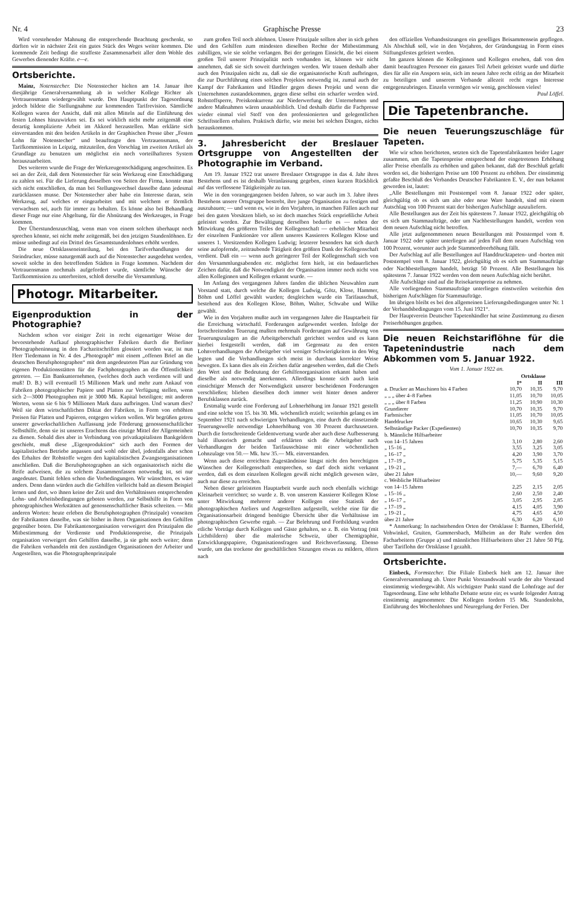Nr. 4 Graphische Presse 23
Wird vorstehender Mahnung die entsprechende Beachtung geschenkt, so dürften wir in nächster Zeit ein gutes Stück des Weges weiter kommen. Die kommende Zeit bedingt die straffeste Zusammenarbeit aller dem Wohle des Gewerbes dienender Kräfte. e—e.
Ortsberichte.
Mainz, Notenstecher. Die Notenstecher hielten am 14. Januar ihre diesjährige Generalversammlung ab in welcher Kollege Richter als Vertrauensmann wiedergewählt wurde. Den Hauptpunkt der Tagesordnung jedoch bildete die Stellungnahme zur kommenden Tarifrevision. Sämtliche Kollegen waren der Ansicht, daß mit allen Mitteln auf die Einführung des festen Lohnes hinzuwirken sei. Es sei wirklich nicht mehr zeitgemäß eine derartig komplizierte Arbeit im Akkord herzustellen. Man erklärte sich einverstanden mit den beiden Artikeln in der Graphischen Presse über „Festen Lohn für Notenstecher“ und beauftragte den Vertrauensmann, der Tarifkommission in Leipzig, mitzuteilen, den Vorschlag im zweiten Artikel als Grundlage zu benutzen um möglichst ein noch vorteilhafteres System herauszuarbeiten.
Des weiteren wurde die Frage der Werkzeugentschädigung angeschnitten. Es sei an der Zeit, daß dem Notenstecher für sein Werkzeug eine Entschädigung zu zahlen sei. Für die Lieferung desselben von Seiten der Firma, konnte man sich nicht entschließen, da man bei Stellungswechsel dasselbe dann jedesmal zurücklassen musse. Der Notenstecher aber habe ein Interesse daran, sein Werkzeug, auf welches er eingearbeitet und mit welchem er förmlich verwachsen sei, auch für immer zu behalten. Es könne also bei Behandlung dieser Frage nur eine Abgeltung, für die Abnützung des Werkzeuges, in Frage kommen.
Der Überstundenzuschlag, wenn man von einem solchen überhaupt noch sprechen könnte, sei nicht mehr zeitgemäß, bei den jetzigen Stundenlöhnen. Er müsse unbedingt auf ein Drittel des Gesamtstundenlohnes erhöht werden.
Die neue Ortsklasseneinteilung, bei den Tarifverhandlungen der Steindrucker, müsse naturgemäß auch auf die Notenstecher ausgedehnt werden, soweit solche in den betreffenden Städten in Frage kommen. Nachdem der Vertrauensmann nochmals aufgefordert wurde, sämtliche Wünsche der Tarifkommission zu unterbreiten, schloß derselbe die Versammlung.
Photogr. Mitarbeiter.
Eigenproduktion in der Photographie?
Nachdem schon vor einiger Zeit in recht eigenartiger Weise der bevorstehende Aufkauf photographischer Fabriken durch die Berliner Photographeninnung in den Fachzeitschriften glossiert worden war, ist nun Herr Tiedemann in Nr. 4 des „Photograph“ mit einem „offenen Brief an die deutschen Berufsphotographen“ mit dem angedeuteten Plan zur Gründung von eigenen Produktionsstätten für die Fachphotographen an die Öffentlichkeit getreten. — Ein Bankunternehmen, (welches doch auch verdienen will und muß! D. B.) will eventuell 15 Millionen Mark und mehr zum Ankauf von Fabriken photographischer Papiere und Platten zur Verfügung stellen, wenn sich 2—3000 Photographen mit je 3000 Mk. Kapital beteiligen; mit anderen Worten, wenn sie 6 bis 9 Millionen Mark dazu aufbringen. Und warum dies? Weil sie dem wirtschaftlichen Diktat der Fabriken, in Form von erhöhten Preisen für Platten und Papieren, entgegen wirken wollen. Wir begrüßen getreu unserer gewerkschaftlichen Auffassung jede Förderung genossenschaftlicher Selbsthilfe, denn sie ist unseres Erachtens das einzige Mittel der Allgemeinheit zu dienen. Sobald dies aber in Verbindung von privatkapitalisten Bankgeldern geschieht, muß diese „Eigenproduktion“ sich auch den Formen der kapitalistischen Betriebe anpassen und wohl oder übel, jedenfalls aber schon des Erhaltes der Rohstoffe wegen den kapitalistischen Zwangsorganisationen anschließen. Daß die Berufsphotographen an sich organisatorisch nicht die Reife aufweisen, die zu solchem Zusammenfassen notwendig ist, sei nur angedeutet. Damit fehlen schon die Vorbedingungen. Wir wünschten, es wäre anders. Denn dann würden auch die Gehilfen vielleicht bald an diesem Beispiel lernen und dort, wo ihnen keine der Zeit und den Verhältnissen entsprechenden Lohn- und Arbeitsbedingungen geboten werden, zur Selbsthilfe in Form von photographischen Werkstätten auf genossenschaftlicher Basis schreiten. — Mit anderen Worten: heute erleben die Berufsphotographen (Prinzipale) vonseiten der Fabrikanten dasselbe, was sie bisher in ihren Organisationen den Gehilfen gegenüber boten. Die Fabrikantenorganisation verweigert den Prinzipalen die Mitbestimmung der Verdienste und Produktionspreise, die Prinzipals organisation verweigert den Gehilfen dasselbe, ja sie geht noch weiter; denn die Fabriken verhandeln mit den zuständigen Organisationen der Arbeiter und Angestellten, was die Photographenprinzipale
zum großen Teil noch ablehnen. Unsere Prinzipale sollten aber in sich gehen und den Gehilfen zum mindesten dieselben Rechte der Mitbestimmung zubilligen, wie sie solche verlangen. Bei der geringen Einsicht, die bei einem großen Teil unserer Prinzipalität noch vorhanden ist, können wir nicht annehmen, daß sie sich soweit durchringen werden. Wir trauen deshalb aber auch den Prinzipalen nicht zu, daß sie die organisatorische Kraft aufbringen, die zur Durchführung eines solchen Projektes notwendig ist, zumal auch der Kampf der Fabrikanten und Händler gegen dieses Projekt und wenn die Unternehmen zustandekommen, gegen diese selbst ein scharfer werden wird. Rohstoffsperre, Preiskonkurrenz zur Niederwerfung der Unternehmen und andere Maßnahmen wären unausbleiblich. Und deshalb dürfte die Fachpresse wieder einmal viel Stoff von den professionierten und gelegentlichen Schriftstellern erhalten. Praktisch dürfte, wie meist bei solchen Dingen, nichts herauskommen.
3. Jahresbericht der Breslauer Ortsgruppe von Angestellten der Photographie im Verband.
Am 19. Januar 1922 trat unsere Breslauer Ortsgruppe in das 4. Jahr ihres Bestehens und es ist deshalb Veranlassung gegeben, einen kurzen Rückblick auf das verflossene Tätigkeitsjahr zu tun.
Wie in den vorangegangenen beiden Jahren, so war auch im 3. Jahre ihres Bestehens unsere Ortsgruppe bestrebt, ihre junge Organisation zu festigen und auszubauen; — und wenn es, wie in den Vorjahren, in manchen Fällen auch nur bei den guten Vorsätzen blieb, so ist doch manches Stück ersprießliche Arbeit geleistet worden. Zur Bewältigung derselben bedurfte es — neben der Mitwirkung des größeren Teiles der Kollegenschaft — erheblicher Mitarbeit der einzelnen Funktionäre vor allem unseres Kassierers Kollegen Klose und unseres 1. Vorsitzenden Kollegen Ludwig; letzterer besonders hat sich durch seine aufopfernde, zeitraubende Tätigkeit den größten Dank der Kollegenschaft verdient. Daß ein — wenn auch geringerer Teil der Kollegenschaft sich von den Versammlungsabenden etc. möglichst fern hielt, ist ein bedauerliches Zeichen dafür, daß die Notwendigkeit der Organisation immer noch nicht von allen Kolleginnen und Kollegen erkannt wurde. —
Im Anfang des vergangenen Jahres fanden die üblichen Neuwahlen zum Vorstand statt, durch welche die Kollegen Ludwig, Götz, Klose, Hammer, Böhm und Löffel gewählt wurden; desgleichen wurde ein Tarifausschuß, bestehend aus den Kollegen Klose, Böhm, Walter, Schwabe und Wilke gewählt.
Wie in den Vorjahren mußte auch im vergangenen Jahre die Hauptarbeit für die Erreichung wirtschaftl. Forderungen aufgewendet werden. Infolge der fortschreitenden Teuerung mußten mehrmals Forderungen auf Gewährung von Teuerungszulagen an die Arbeitgeberschaft gerichtet werden und es kann hierbei festgestellt werden, daß im Gegensatz zu den ersten Lohnverhandlungen die Arbeitgeber viel weniger Schwierigkeiten in den Weg legten und die Verhandlungen sich meist in durchaus korrekter Weise bewegten. Es kann dies als ein Zeichen dafür angesehen werden, daß die Chefs den Wert und die Bedeutung der Gehilfenorganisation erkannt haben und dieselbe als notwendig anerkennen. Allerdings konnte sich auch kein einsichtiger Mensch der Notwendigkeit unserer bescheidenen Forderungen verschließen; blieben dieselben doch immer weit hinter denen anderer Berufsklassen zurück.
Erstmalig wurde eine Forderung auf Lohnerhöhung im Januar 1921 gestellt und eine solche von 15. bis 30. Mk. wöchentlich erzielt; weiterhin gelang es im September 1921 nach schwierigen Verhandlungen, eine durch die einsetzende Teuerungswelle notwendige Lohnerhöhung von 30 Prozent durchzusetzen. Durch die fortschreitende Geldentwertung wurde aber auch diese Aufbesserung bald illusorisch gemacht und erklärten sich die Arbeitgeber nach Verhandlungen der beiden Tarifausschüsse mit einer wöchentlichen Lohnzulage von 50.— Mk. bzw 35.— Mk. einverstanden.
Wenn auch diese erreichten Zugeständnisse längst nicht den berechtigten Wünschen der Kollegenschaft entsprechen, so darf doch nicht verkannt werden, daß es dem einzelnen Kollegen gewiß nicht möglich gewesen wäre, auch nur diese zu erreichen.
Neben dieser geleisteten Hauptarbeit wurde auch noch ebenfalls wichtige Kleinarbeit verrichtet; so wurde z. B. von unserem Kassierer Kollegen Klose unter Mitwirkung mehrerer anderer Kollegen eine Statistik der photographischen Ateliers und Angestellten aufgestellt, welche eine für die Organisationsarbeit dringend benötigte Übersicht über die Verhältnisse im photographischen Gewerbe ergab. — Zur Belehrung und Fortbildung wurden etliche Vorträge durch Kollegen und Gäste gehalten, so z. B. ein Vortrag (mit Lichtbildern) über die malerische Schweiz, über Chemigraphie, Entwicklungspapiere, Organisationsfragen und Reichsverfassung. Ebenso wurde, um das trockene der geschäftlichen Sitzungen etwas zu mildern, öfters nach
den offiziellen Verbandssitzungen ein geselliges Beisammensein gepflogen. Als Abschluß soll, wie in den Vorjahren, der Gründungstag in Form eines Stiftungsfestes gefeiert werden.
Im ganzen können die Kolleginnen und Kollegen ersehen, daß von den damit beauftragten Personer ein ganzes Teil Arbeit geleistet wurde und dürfte dies für alle ein Ansporn sein, sich im neuen Jahre recht eifrig an der Mitarbeit zu beteiligen und unserem Verbande allezeit recht reges Interesse entgegenzubringen. Einzeln vermögen wir wenig, geschlossen vieles!
Paul Löffel.
Die Tapetenbranche.
Die neuen Teuerungszuschläge für Tapeten.
Wie wir schon berichteten, setzten sich die Tapetenfabrikanten beider Lager zusammen, um die Tapetenpreise entsprechend der eingetretenen Erhöhung aller Preise ebenfalls zu erhöhen und gaben bekannt, daß der Beschluß gefaßt worden sei, die bisherigen Preise um 100 Prozent zu erhöhen. Der einstimmig gefaßte Beschluß des Verbandes Deutscher Fabrikanten E. V., der nun bekannt geworden ist, lautet:
„Alle Bestellungen mit Poststempel vom 8. Januar 1922 oder später, gleichgültig ob es sich um alte oder neue Ware handelt, sind mit einem Autschlag von 100 Prozent statt der bisherigen Aufschläge auszuliefern.
Alle Bestellungen aus der Zeit bis spätestens 7. Januar 1922, gleichgültig ob es sich um Stammaufträge, oder um Nachbestellungen handelt, werden von dem neuen Aufschlag nicht betroffen.
Alle jetzt aufgenommenen neuen Bestellungen mit Poststempel vom 8. Januar 1922 oder später unterliegen auf jeden Fall dem neuen Aufschlag von 100 Prozent, worunter auch jede Stammordreerhöhung fällt.
Der Aufschlag auf alle Bestellungen auf Handdrucktapeten- und -borten mit Poststempel vom 8. Januar 1922, gleichgültig ob es sich um Stammaufträge oder Nachbestellungen handelt, beträgt 50 Prozent. Alle Bestellungen bis spätestens 7. Januar 1922 werden von dem neuen Aufschlag nicht berührt.
Alle Aufschläge sind auf die Reisekartenpreise zu nehmen.
Alle vorliegenden Stammaufträge unterliegen einstweilen weiterhin den bisherigen Aufschlägen für Stammaufträge.
Im übrigen bleibt es bei den allgemeinen Lieferungsbedingungen unter Nr. 1 der Verbandsbedingungen vom 15. Juni 1921“.
Der Hauptverein Deutscher Tapetenhändler hat seine Zustimmung zu diesen Preiserhöhungen gegeben.
Die neuen Reichstariflöhne für die Tapetenindustrie nach dem Abkommen vom 5. Januar 1922.
Vom 1. Januar 1922 an.
| | Ortsklasse | | |
| --- | --- | --- | --- |
| | I* | II | III |
| a. Drucker an Maschinen bis 4 Farben | 10,70 | 10,35 | 9,70 |
| „ „ „ über 4–8 Farben | 11,05 | 10,70 | 10,05 |
| „ „ „ über 8 Farben | 11,25 | 10,90 | 10,30 |
| Grundierer | 10,70 | 10,35 | 9,70 |
| Farbmischer | 11,05 | 10,70 | 10,05 |
| Handdrucker | 10,65 | 10,30 | 9,65 |
| Selbständige Packer (Expedienten) | 10,70 | 10,35 | 9,70 |
| b. Männliche Hilfsarbeiter | | | |
| von 14–15 Jahren | 3,10 | 2,80 | 2,60 |
| „ 15–16 „ | 3,55 | 3,25 | 3,05 |
| „ 16–17 „ | 4,20 | 3,90 | 3,70 |
| „ 17–19 „ | 5,75 | 5,35 | 5,15 |
| „ 19–21 „ | 7,— | 6,70 | 6,40 |
| über 21 Jahre | 10,— | 9,60 | 9,20 |
| c. Weibliche Hilfsarbeiter | | | |
| von 14–15 Jahren | 2,25 | 2,15 | 2,05 |
| „ 15–16 „ | 2,60 | 2,50 | 2,40 |
| „ 16–17 „ | 3,05 | 2,95 | 2,85 |
| „ 17–19 „ | 4,15 | 4,05 | 3,90 |
| „ 19–21 „ | 4,75 | 4,65 | 4,50 |
| über 21 Jahre | 6,30 | 6,20 | 6,10 |
* Anmerkung: In nachstehenden Orten der Ortsklasse I: Barmen, Elberfeld, Vohwinkel, Gruiten, Gummersbach, Mülheim an der Ruhr werden den Facharbeitern (Gruppe a) und männlichen Hilfsarbeitern über 21 Jahre 50 Pfg. über Tariflohn der Ortsklasse I gezahlt.
Ortsberichte.
Einbeck, Formstecher. Die Filiale Einbeck hielt am 12. Januar ihre Generalversammlung ab. Unter Punkt Vorstandswahl wurde der alte Vorstand einstimmig wiedergewählt. Als wichtigster Punkt stand die Lohnfrage auf der Tagesordnung. Eine sehr lebhafte Debatte setzte ein; es wurde folgender Antrag einstimmig angenommen: Die Kollegen fordern 15 Mk. Stundenlohn, Einführung des Wochenlohnes und Neuregelung der Ferien. Der